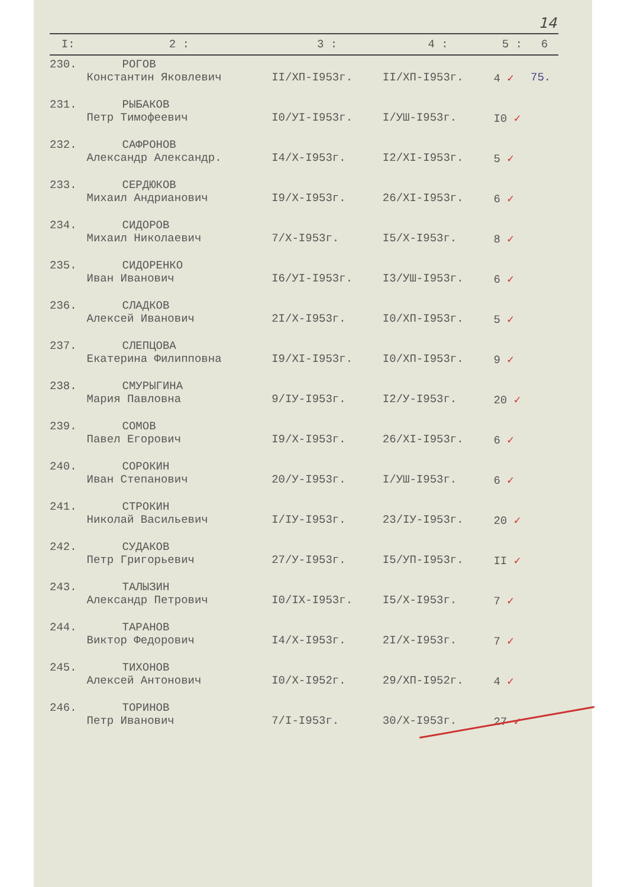14
| I: | 2 : | 3 : | 4 : | 5 : | 6 |
| --- | --- | --- | --- | --- | --- |
| 230. | РОГОВ Константин Яковлевич | II/ХП-I953г. | II/ХП-I953г. | 4 ✓ | 75. |
| 231. | РЫБАКОВ Петр Тимофеевич | I0/УI-I953г. | I/УШ-I953г. | I0 ✓ | |
| 232. | САФРОНОВ Александр Александр. | I4/Х-I953г. | I2/ХI-I953г. | 5 ✓ | |
| 233. | СЕРДЮКОВ Михаил Андрианович | I9/Х-I953г. | 26/ХI-I953г. | 6 ✓ | |
| 234. | СИДОРОВ Михаил Николаевич | 7/Х-I953г. | I5/Х-I953г. | 8 ✓ | |
| 235. | СИДОРЕНКО Иван Иванович | I6/УI-I953г. | I3/УШ-I953г. | 6 ✓ | |
| 236. | СЛАДКОВ Алексей Иванович | 2I/Х-I953г. | I0/ХП-I953г. | 5 ✓ | |
| 237. | СЛЕПЦОВА Екатерина Филипповна | I9/ХI-I953г. | I0/ХП-I953г. | 9 ✓ | |
| 238. | СМУРЫГИНА Мария Павловна | 9/IУ-I953г. | I2/У-I953г. | 20 ✓ | |
| 239. | СОМОВ Павел Егорович | I9/Х-I953г. | 26/ХI-I953г. | 6 ✓ | |
| 240. | СОРОКИН Иван Степанович | 20/У-I953г. | I/УШ-I953г. | 6 ✓ | |
| 241. | СТРОКИН Николай Васильевич | I/IУ-I953г. | 23/IУ-I953г. | 20 ✓ | |
| 242. | СУДАКОВ Петр Григорьевич | 27/У-I953г. | I5/УП-I953г. | II ✓ | |
| 243. | ТАЛЫЗИН Александр Петрович | I0/IХ-I953г. | I5/Х-I953г. | 7 ✓ | |
| 244. | ТАРАНОВ Виктор Федорович | I4/Х-I953г. | 2I/Х-I953г. | 7 ✓ | |
| 245. | ТИХОНОВ Алексей Антонович | I0/Х-I952г. | 29/ХП-I952г. | 4 ✓ | |
| 246. | ТОРИНОВ Петр Иванович | 7/I-I953г. | 30/Х-I953г. | 27 ✓ | |